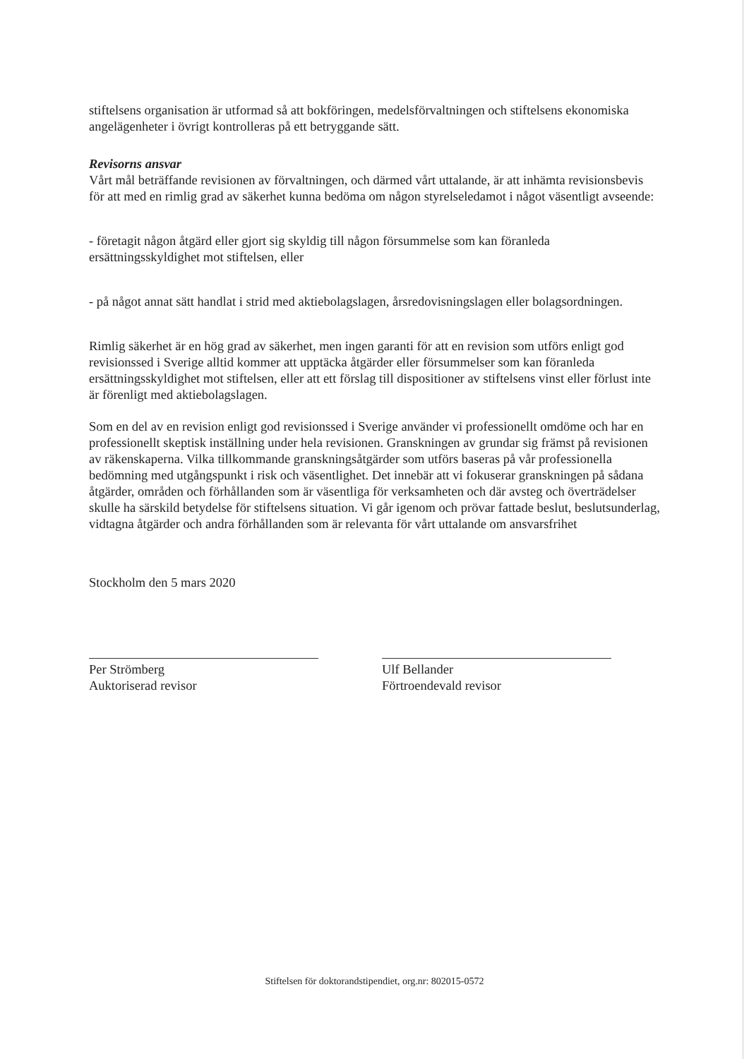stiftelsens organisation är utformad så att bokföringen, medelsförvaltningen och stiftelsens ekonomiska angelägenheter i övrigt kontrolleras på ett betryggande sätt.
Revisorns ansvar
Vårt mål beträffande revisionen av förvaltningen, och därmed vårt uttalande, är att inhämta revisionsbevis för att med en rimlig grad av säkerhet kunna bedöma om någon styrelseledamot i något väsentligt avseende:
- företagit någon åtgärd eller gjort sig skyldig till någon försummelse som kan föranleda ersättningsskyldighet mot stiftelsen, eller
- på något annat sätt handlat i strid med aktiebolagslagen, årsredovisningslagen eller bolagsordningen.
Rimlig säkerhet är en hög grad av säkerhet, men ingen garanti för att en revision som utförs enligt god revisionssed i Sverige alltid kommer att upptäcka åtgärder eller försummelser som kan föranleda ersättningsskyldighet mot stiftelsen, eller att ett förslag till dispositioner av stiftelsens vinst eller förlust inte är förenligt med aktiebolagslagen.
Som en del av en revision enligt god revisionssed i Sverige använder vi professionellt omdöme och har en professionellt skeptisk inställning under hela revisionen. Granskningen av grundar sig främst på revisionen av räkenskaperna. Vilka tillkommande granskningsåtgärder som utförs baseras på vår professionella bedömning med utgångspunkt i risk och väsentlighet. Det innebär att vi fokuserar granskningen på sådana åtgärder, områden och förhållanden som är väsentliga för verksamheten och där avsteg och överträdelser skulle ha särskild betydelse för stiftelsens situation. Vi går igenom och prövar fattade beslut, beslutsunderlag, vidtagna åtgärder och andra förhållanden som är relevanta för vårt uttalande om ansvarsfrihet
Stockholm den 5 mars 2020
Per Strömberg
Auktoriserad revisor
Ulf Bellander
Förtroendevald revisor
Stiftelsen för doktorandstipendiet, org.nr: 802015-0572